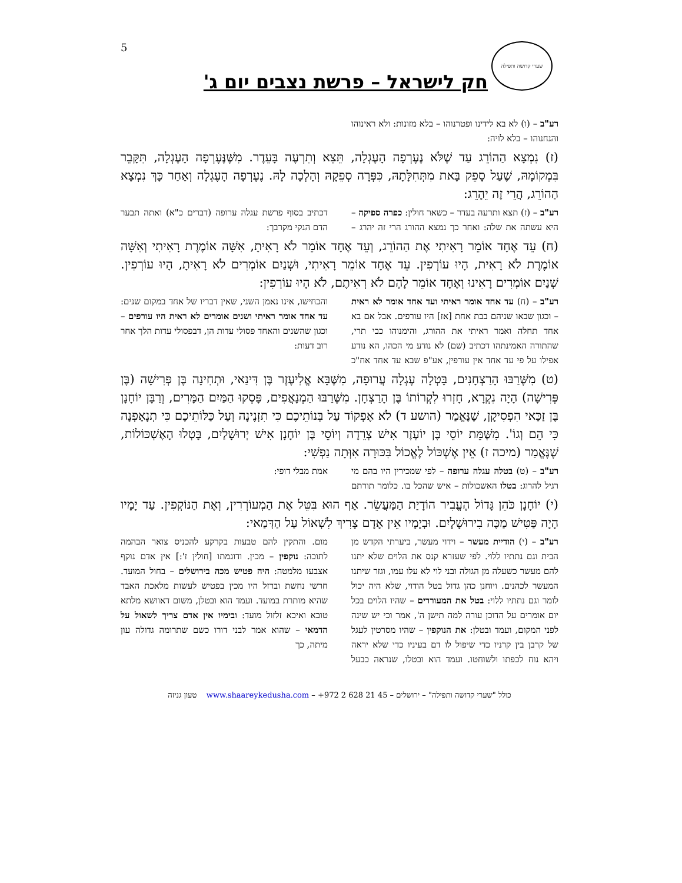5 שערי קדושה ותפילה
חק לישראל – פרשת נצבים יום ג'
רע"ב – (ו) לא בא לידינו ופטרנוהו – בלא מזונות: ולא ראינוהו והנחנוהו – בלא לויה:
(ז) נִמְצָא הַהוֹרֵג עַד שֶׁלֹּא נֶעֶרְפָה הָעֶגְלָה, תֵּצֵא וְתִרְעֶה בָּעֵדֶר. מִשֶּׁנֶּעֶרְפָה הָעֶגְלָה, תִּקָּבֵר בִּמְקוֹמָהּ, שֶׁעַל סָפֵק בָּאת מִתְּחִלָּתָהּ, כִּפְּרָה סְפֵקָהּ וְהָלְכָה לָהּ. נֶעֶרְפָה הָעֶגְלָה וְאַחַר כָּךְ נִמְצָא הַהוֹרֵג, הֲרֵי זֶה יֵהָרֵג:
רע"ב – (ז) תצא ותרעה בעדר – כשאר חולין: כפרה ספיקה – היא עשתה את שלה: ואחר כך נמצא ההורג הרי זה יהרג – דכתיב בסוף פרשת עגלה ערופה (דברים כ"א) ואתה תבער הדם הנקי מקרבך:
(ח) עֵד אֶחָד אוֹמֵר רָאִיתִי אֶת הַהוֹרֵג, וְעֵד אֶחָד אוֹמֵר לֹא רָאִיתָ, אִשָּׁה אוֹמֶרֶת רָאִיתִי וְאִשָּׁה אוֹמֶרֶת לֹא רָאִית, הָיוּ עוֹרְפִין. עֵד אֶחָד אוֹמֵר רָאִיתִי, וּשְׁנַיִם אוֹמְרִים לֹא רָאִיתָ, הָיוּ עוֹרְפִין. שְׁנַיִם אוֹמְרִים רָאִינוּ וְאֶחָד אוֹמֵר לָהֶם לֹא רְאִיתֶם, לֹא הָיוּ עוֹרְפִין:
רע"ב – (ח) עד אחד אומר ראיתי ועד אחד אומר לא ראית – וכגון שבאו שניהם בבת אחת [אז] היו עורפים. אבל אם בא אחד תחלה ואמר ראיתי את ההורג, והימנוהו כבי תרי, שהתורה האמינתהו דכתיב (שם) לא נודע מי הכהו, הא נודע אפילו על פי עד אחד אין עורפין, אע"פ שבא עד אחד אח"כ והכחישו, אינו נאמן השני, שאין דבריו של אחד במקום שנים: עד אחד אומר ראיתי ושנים אומרים לא ראית היו עורפים – וכגון שהשנים והאחד פסולי עדות הן, דבפסולי עדות הלך אחר רוב דעות:
(ט) מִשֶּׁרַבּוּ הָרַצְחָנִים, בָּטְלָה עֶגְלָה עֲרוּפָה, מִשֶּׁבָּא אֱלִיעֶזֶר בֶּן דִּינַאי, וּתְחִינָה בֶּן פְּרִישָׁה (בֶּן פְּרִישָׁה) הָיָה נִקְרָא, חָזְרוּ לִקְרוֹתוֹ בֶּן הָרַצְחָן. מִשֶּׁרַבּוּ הַמְנָאֲפִים, פָּסְקוּ הַמַּיִם הַמָּרִים, וְרַבָּן יוֹחָנָן בֶּן זַכַּאי הִפְסִיקָן, שֶׁנֶּאֱמַר (הושע ד) לֹא אֶפְקוֹד עַל בְּנוֹתֵיכֶם כִּי תִזְנֶינָה וְעַל כַּלּוֹתֵיכֶם כִּי תְנָאַפְנָה כִּי הֵם וְגוֹ'. מִשֶּׁמֵּת יוֹסֵי בֶּן יוֹעֶזֶר אִישׁ צְרֵדָה וְיוֹסֵי בֶּן יוֹחָנָן אִישׁ יְרוּשָׁלַיִם, בָּטְלוּ הָאֶשְׁכּוֹלוֹת, שֶׁנֶּאֱמַר (מיכה ז) אֵין אֶשְׁכּוֹל לֶאֱכוֹל בִּכּוּרָה אִוְּתָה נַפְשִׁי:
רע"ב – (ט) בטלה עגלה ערופה – לפי שמכירין היו בהם מי רגיל להרוג: בטלו האשכולות – איש שהכל בו. כלומר תורתם אמת מבלי דופי:
(י) יוֹחָנָן כֹּהֵן גָּדוֹל הֶעֱבִיר הוֹדָיַת הַמַּעֲשֵׂר. אַף הוּא בִּטֵּל אֶת הַמְעוֹרְרִין, וְאֶת הַנּוֹקְפִין. עַד יָמָיו הָיָה פַּטִּישׁ מַכֶּה בִירוּשָׁלָיִם. וּבְיָמָיו אֵין אָדָם צָרִיךְ לִשְׁאוֹל עַל הַדְּמַאי:
רע"ב – (י) הודיית מעשר – וידוי מעשר, ביערתי הקדש מן הבית וגם נתתיו ללוי. לפי שעזרא קנס את הלוים שלא יתנו להם מעשר כשעלה מן הגולה ובני לוי לא עלו עמו, וגזר שיתנו המעשר לכהנים. ויוחנן כהן גדול בטל הודוי, שלא היה יכול לומר וגם נתתיו ללוי: בטל את המעוררים – שהיו הלוים בכל יום אומרים על הדוכן עורה למה תישן ה', אמר וכי יש שינה לפני המקום, ועמד ובטלן: את הנוקפין – שהיו מסרטין לעגל של קרבן בין קרניו כדי שיפול לו דם בעיניו כדי שלא יראה ויהא נוח לכפתו ולשוחטו. ועמד הוא ובטלו, שנראה כבעל מום. והתקין להם טבעות בקרקע להכניס צואר הבהמה לתוכה: נוקפין – מכין. ודוגמתו [חולין ז':] אין אדם נוקף אצבעו מלמטה: היה פטיש מכה בירושלים – בחול המועד. חרשי נחשת וברזל היו מכין בפטיש לעשות מלאכת האבד שהיא מותרת במועד. ועמד הוא ובטלן, משום דאוושא מלתא טובא ואיכא זלזול מועד: ובימיו אין אדם צריך לשאול על הדמאי – שהוא אמר לבני דורו כשם שתרומה גדולה עון מיתה, כך
כולל "שערי קדושה ותפילה" – ירושלים – 45 21 628 2 972+ – www.shaareykedusha.com טעון גניזה